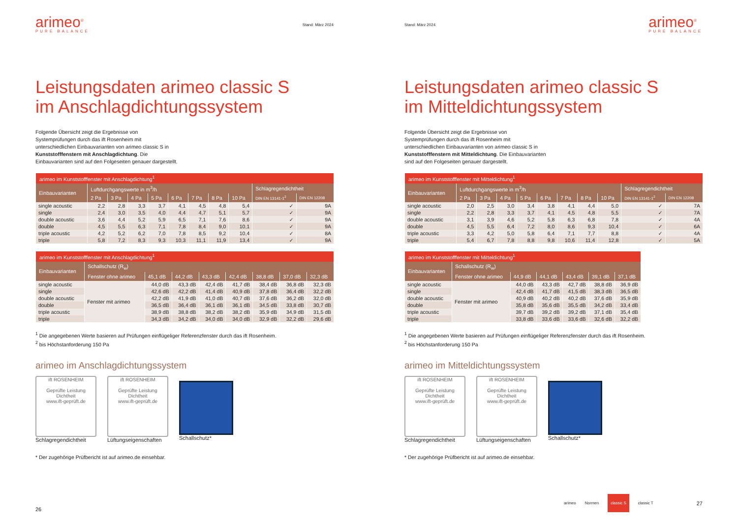arimeo<sup>®</sup>
PURE BALANCE
Stand: März 2024
Leistungsdaten arimeo classic S
im Anschlagdichtungssystem
Folgende Übersicht zeigt die Ergebnisse von Systemprüfungen durch das ift Rosenheim mit unterschiedlichen Einbauvarianten von arimeo classic S in Kunststofffenstern mit Anschlagdichtung. Die Einbauvarianten sind auf den Folgeseiten genauer dargestellt.
| arimeo im Kunststofffenster mit Anschlagdichtung<sup>1</sup> | | | | | | | | | | |
| Einbauvarianten | Luftdurchgangswerte in m<sup>3</sup>/h | | | | | | | | Schlagregendichtheit | |
| | 2 Pa | 3 Pa | 4 Pa | 5 Pa | 6 Pa | 7 Pa | 8 Pa | 10 Pa | DIN EN 13141-1<sup>2</sup> | DIN EN 12208 |
| single acoustic | 2,2 | 2,8 | 3,3 | 3,7 | 4,1 | 4,5 | 4,8 | 5,4 | ✓ | 9A |
| single | 2,4 | 3,0 | 3,5 | 4,0 | 4,4 | 4,7 | 5,1 | 5,7 | ✓ | 9A |
| double acoustic | 3,6 | 4,4 | 5,2 | 5,9 | 6,5 | 7,1 | 7,6 | 8,6 | ✓ | 9A |
| double | 4,5 | 5,5 | 6,3 | 7,1 | 7,8 | 8,4 | 9,0 | 10,1 | ✓ | 9A |
| triple acoustic | 4,2 | 5,2 | 6,2 | 7,0 | 7,8 | 8,5 | 9,2 | 10,4 | ✓ | 8A |
| triple | 5,8 | 7,2 | 8,3 | 9,3 | 10,3 | 11,1 | 11,9 | 13,4 | ✓ | 9A |
| arimeo im Kunststofffenster mit Anschlagdichtung<sup>1</sup> | | | | | | | | |
| Einbauvarianten | Schallschutz (R<sub>w</sub>) | | | | | | | |
| | Fenster ohne arimeo | 45,1 dB | 44,2 dB | 43,3 dB | 42,4 dB | 38,8 dB | 37,0 dB | 32,3 dB |
| single acoustic | Fenster mit arimeo | 44,0 dB | 43,3 dB | 42,4 dB | 41,7 dB | 38,4 dB | 36,8 dB | 32,3 dB |
| single | | 42,6 dB | 42,2 dB | 41,4 dB | 40,9 dB | 37,8 dB | 36,4 dB | 32,2 dB |
| double acoustic | | 42,2 dB | 41,9 dB | 41,0 dB | 40,7 dB | 37,6 dB | 36,2 dB | 32,0 dB |
| double | | 36,5 dB | 36,4 dB | 36,1 dB | 36,1 dB | 34,5 dB | 33,8 dB | 30,7 dB |
| triple acoustic | | 38,9 dB | 38,8 dB | 38,2 dB | 38,2 dB | 35,9 dB | 34,9 dB | 31,5 dB |
| triple | | 34,3 dB | 34,2 dB | 34,0 dB | 34,0 dB | 32,9 dB | 32,2 dB | 29,6 dB |
<sup>1</sup> Die angegebenen Werte basieren auf Prüfungen einflügeliger Referenzfenster durch das ift Rosenheim.
<sup>2</sup> bis Höchstanforderung 150 Pa
arimeo im Anschlagdichtungssystem
ift ROSENHEIM
Geprüfte Leistung
Dichtheit
www.ift-geprüft.de
Schlagregendichtheit
ift ROSENHEIM
Geprüfte Leistung
Dichtheit
www.ift-geprüft.de
Lüftungseigenschaften
Schallschutz*
* Der zugehörige Prüfbericht ist auf arimeo.de einsehbar.
26
Stand: März 2024
arimeo<sup>®</sup>
PURE BALANCE
Leistungsdaten arimeo classic S
im Mitteldichtungssystem
Folgende Übersicht zeigt die Ergebnisse von Systemprüfungen durch das ift Rosenheim mit unterschiedlichen Einbauvarianten von arimeo classic S in Kunststofffenstern mit Mitteldichtung. Die Einbauvarianten sind auf den Folgeseiten genauer dargestellt.
| arimeo im Kunststofffenster mit Mitteldichtung<sup>1</sup> | | | | | | | | | | |
| Einbauvarianten | Luftdurchgangswerte in m<sup>3</sup>/h | | | | | | | | Schlagregendichtheit | |
| | 2 Pa | 3 Pa | 4 Pa | 5 Pa | 6 Pa | 7 Pa | 8 Pa | 10 Pa | DIN EN 13141-1<sup>2</sup> | DIN EN 12208 |
| single acoustic | 2,0 | 2,5 | 3,0 | 3,4 | 3,8 | 4,1 | 4,4 | 5,0 | ✓ | 7A |
| single | 2,2 | 2,8 | 3,3 | 3,7 | 4,1 | 4,5 | 4,8 | 5,5 | ✓ | 7A |
| double acoustic | 3,1 | 3,9 | 4,6 | 5,2 | 5,8 | 6,3 | 6,8 | 7,8 | ✓ | 4A |
| double | 4,5 | 5,5 | 6,4 | 7,2 | 8,0 | 8,6 | 9,3 | 10,4 | ✓ | 6A |
| triple acoustic | 3,3 | 4,2 | 5,0 | 5,8 | 6,4 | 7,1 | 7,7 | 8,8 | ✓ | 4A |
| triple | 5,4 | 6,7 | 7,8 | 8,8 | 9,8 | 10,6 | 11,4 | 12,8 | ✓ | 5A |
| arimeo im Kunststofffenster mit Mitteldichtung<sup>1</sup> | | | | | | |
| Einbauvarianten | Schallschutz (R<sub>w</sub>) | | | | | |
| | Fenster ohne arimeo | 44,9 dB | 44,1 dB | 43,4 dB | 39,1 dB | 37,1 dB |
| single acoustic | Fenster mit arimeo | 44,0 dB | 43,3 dB | 42,7 dB | 38,8 dB | 36,9 dB |
| single | | 42,4 dB | 41,7 dB | 41,5 dB | 38,3 dB | 36,5 dB |
| double acoustic | | 40,9 dB | 40,2 dB | 40,2 dB | 37,6 dB | 35,9 dB |
| double | | 35,8 dB | 35,6 dB | 35,5 dB | 34,2 dB | 33,4 dB |
| triple acoustic | | 39,7 dB | 39,2 dB | 39,2 dB | 37,1 dB | 35,4 dB |
| triple | | 33,8 dB | 33,6 dB | 33,6 dB | 32,6 dB | 32,2 dB |
<sup>1</sup> Die angegebenen Werte basieren auf Prüfungen einflügeliger Referenzfenster durch das ift Rosenheim.
<sup>2</sup> bis Höchstanforderung 150 Pa
arimeo im Mitteldichtungssystem
ift ROSENHEIM
Geprüfte Leistung
Dichtheit
www.ift-geprüft.de
Schlagregendichtheit
ift ROSENHEIM
Geprüfte Leistung
Dichtheit
www.ift-geprüft.de
Lüftungseigenschaften
Schallschutz*
* Der zugehörige Prüfbericht ist auf arimeo.de einsehbar.
arimeo Normen classic S classic T 27